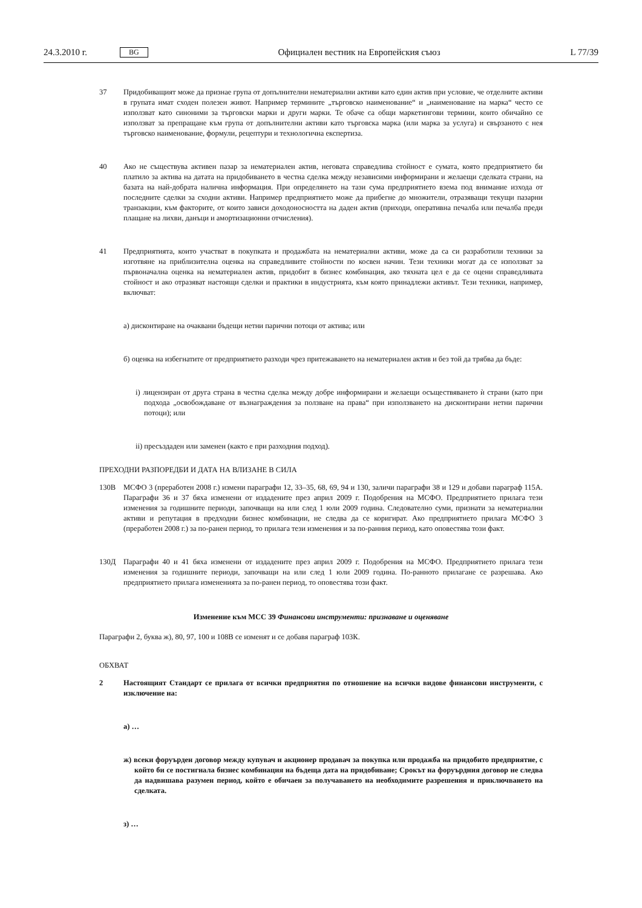24.3.2010 г. BG Официален вестник на Европейския съюз L 77/39
37 Придобиващият може да признае група от допълнителни нематериални активи като един актив при условие, че отделните активи в групата имат сходен полезен живот. Например термините „търговско наименование“ и „наименование на марка“ често се използват като синоними за търговски марки и други марки. Те обаче са общи маркетингови термини, които обичайно се използват за препращане към група от допълнителни активи като търговска марка (или марка за услуга) и свързаното с нея търговско наименование, формули, рецептури и технологична експертиза.
40 Ако не съществува активен пазар за нематериален актив, неговата справедлива стойност е сумата, която предприятието би платило за актива на датата на придобиването в честна сделка между независими информирани и желаещи сделката страни, на базата на най-добрата налична информация. При определянето на тази сума предприятието взема под внимание изхода от последните сделки за сходни активи. Например предприятието може да прибегне до множители, отразяващи текущи пазарни транзакции, към факторите, от които зависи доходоносността на даден актив (приходи, оперативна печалба или печалба преди плащане на лихви, данъци и амортизационни отчисления).
41 Предприятията, които участват в покупката и продажбата на нематериални активи, може да са си разработили техники за изготвяне на приблизителна оценка на справедливите стойности по косвен начин. Тези техники могат да се използват за първоначална оценка на нематериален актив, придобит в бизнес комбинация, ако тяхната цел е да се оцени справедливата стойност и ако отразяват настоящи сделки и практики в индустрията, към която принадлежи активът. Тези техники, например, включват:
а) дисконтиране на очаквани бъдещи нетни парични потоци от актива; или
б) оценка на избегнатите от предприятието разходи чрез притежаването на нематериален актив и без той да трябва да бъде:
i) лицензиран от друга страна в честна сделка между добре информирани и желаещи осъществяването ѝ страни (като при подхода „освобождаване от възнаграждения за ползване на права“ при използването на дисконтирани нетни парични потоци); или
ii) пресъздаден или заменен (както е при разходния подход).
ПРЕХОДНИ РАЗПОРЕДБИ И ДАТА НА ВЛИЗАНЕ В СИЛА
130В МСФО 3 (преработен 2008 г.) измени параграфи 12, 33–35, 68, 69, 94 и 130, заличи параграфи 38 и 129 и добави параграф 115А. Параграфи 36 и 37 бяха изменени от издадените през април 2009 г. Подобрения на МСФО. Предприятието прилага тези изменения за годишните периоди, започващи на или след 1 юли 2009 година. Следователно суми, признати за нематериални активи и репутация в предходни бизнес комбинации, не следва да се коригират. Ако предприятието прилага МСФО 3 (преработен 2008 г.) за по-ранен период, то прилага тези изменения и за по-ранния период, като оповестява този факт.
130Д Параграфи 40 и 41 бяха изменени от издадените през април 2009 г. Подобрения на МСФО. Предприятието прилага тези изменения за годишните периоди, започващи на или след 1 юли 2009 година. По-ранното прилагане се разрешава. Ако предприятието прилага измененията за по-ранен период, то оповестява този факт.
Изменение към МСС 39 Финансови инструменти: признаване и оценяване
Параграфи 2, буква ж), 80, 97, 100 и 108В се изменят и се добавя параграф 103К.
ОБХВАТ
2 Настоящият Стандарт се прилага от всички предприятия по отношение на всички видове финансови инструменти, с изключение на:
а) …
ж) всеки форуърден договор между купувач и акционер продавач за покупка или продажба на придобито предприятие, с който би се постигнала бизнес комбинация на бъдеща дата на придобиване; Срокът на форуърдния договор не следва да надвишава разумен период, който е обичаен за получаването на необходимите разрешения и приключването на сделката.
з) …